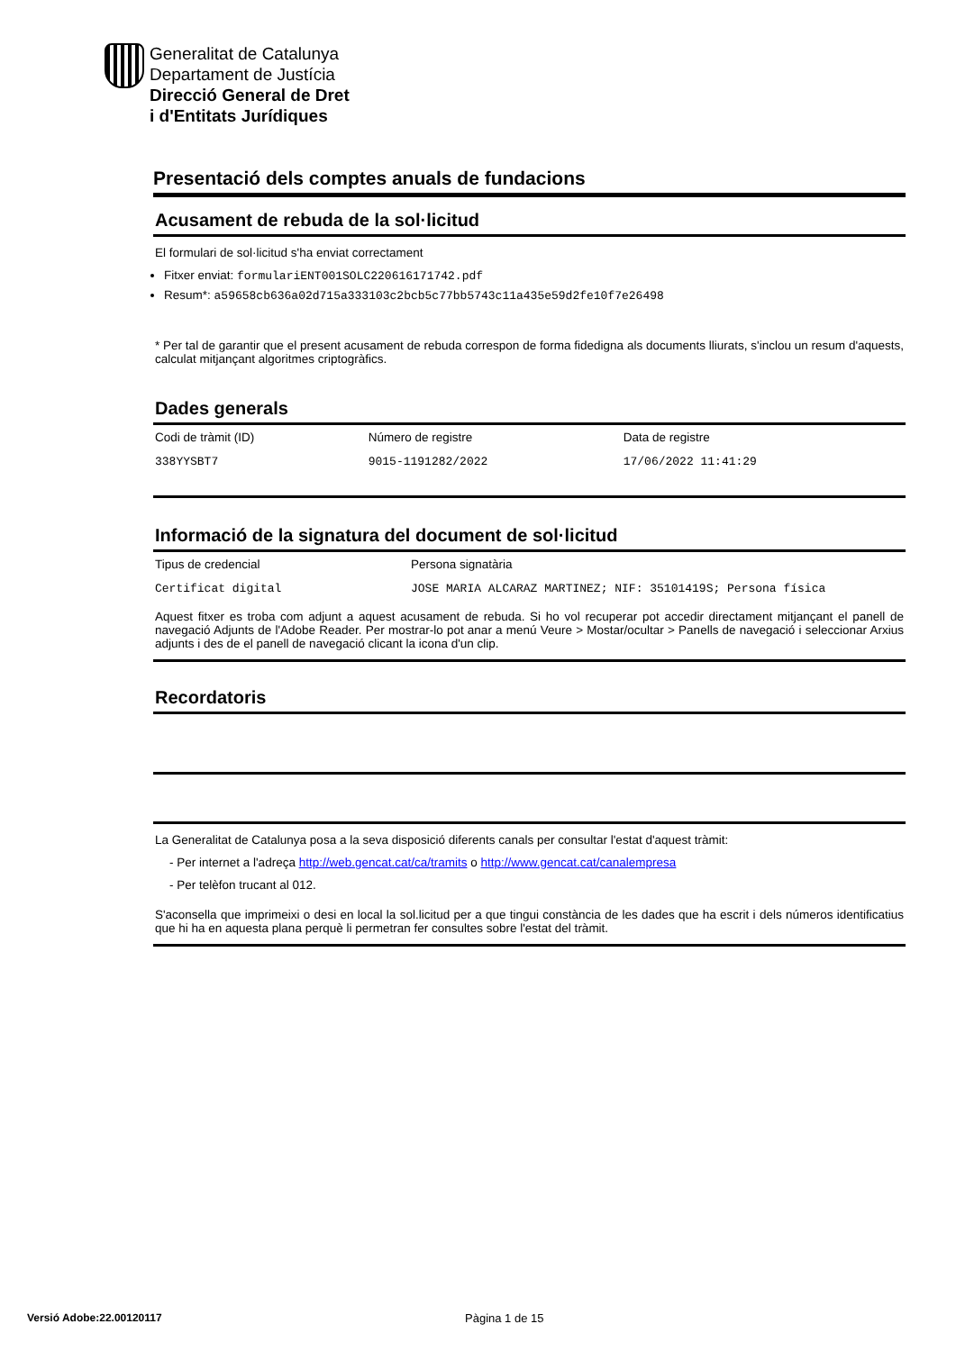Generalitat de Catalunya
Departament de Justícia
Direcció General de Dret
i d'Entitats Jurídiques
Presentació dels comptes anuals de fundacions
Acusament de rebuda de la sol·licitud
El formulari de sol·licitud s'ha enviat correctament
Fitxer enviat: formulariENT001SOLC220616171742.pdf
Resum*: a59658cb636a02d715a333103c2bcb5c77bb5743c11a435e59d2fe10f7e26498
* Per tal de garantir que el present acusament de rebuda correspon de forma fidedigna als documents lliurats, s'inclou un resum d'aquests, calculat mitjançant algoritmes criptogràfics.
Dades generals
| Codi de tràmit (ID) | Número de registre | Data de registre |
| 338YYSBT7 | 9015-1191282/2022 | 17/06/2022 11:41:29 |
Informació de la signatura del document de sol·licitud
| Tipus de credencial | Persona signatària |
| Certificat digital | JOSE MARIA ALCARAZ MARTINEZ; NIF: 35101419S; Persona física |
Aquest fitxer es troba com adjunt a aquest acusament de rebuda. Si ho vol recuperar pot accedir directament mitjançant el panell de navegació Adjunts de l'Adobe Reader. Per mostrar-lo pot anar a menú Veure > Mostar/ocultar > Panells de navegació i seleccionar Arxius adjunts i des de el panell de navegació clicant la icona d'un clip.
Recordatoris
La Generalitat de Catalunya posa a la seva disposició diferents canals per consultar l'estat d'aquest tràmit:
- Per internet a l'adreça http://web.gencat.cat/ca/tramits o http://www.gencat.cat/canalempresa
- Per telèfon trucant al 012.
S'aconsella que imprimeixi o desi en local la sol.licitud per a que tingui constància de les dades que ha escrit i dels números identificatius que hi ha en aquesta plana perquè li permetran fer consultes sobre l'estat del tràmit.
Versió Adobe:22.00120117 Pàgina 1 de 15